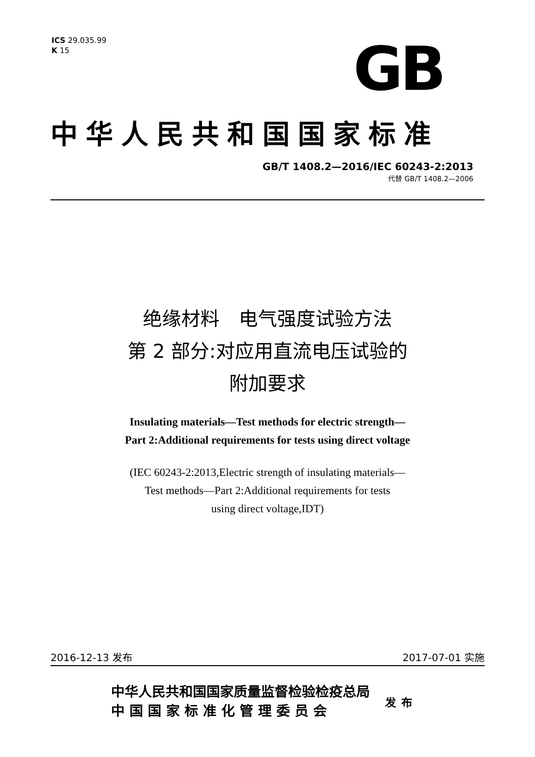ICS 29.035.99
K 15
GB
中华人民共和国国家标准
GB/T 1408.2—2016/IEC 60243-2:2013
代替 GB/T 1408.2—2006
绝缘材料　电气强度试验方法
第 2 部分:对应用直流电压试验的
附加要求
Insulating materials—Test methods for electric strength—
Part 2:Additional requirements for tests using direct voltage
(IEC 60243-2:2013,Electric strength of insulating materials—
Test methods—Part 2:Additional requirements for tests
using direct voltage,IDT)
2016-12-13 发布 2017-07-01 实施
中华人民共和国国家质量监督检验检疫总局
中 国 国 家 标 准 化 管 理 委 员 会
发布